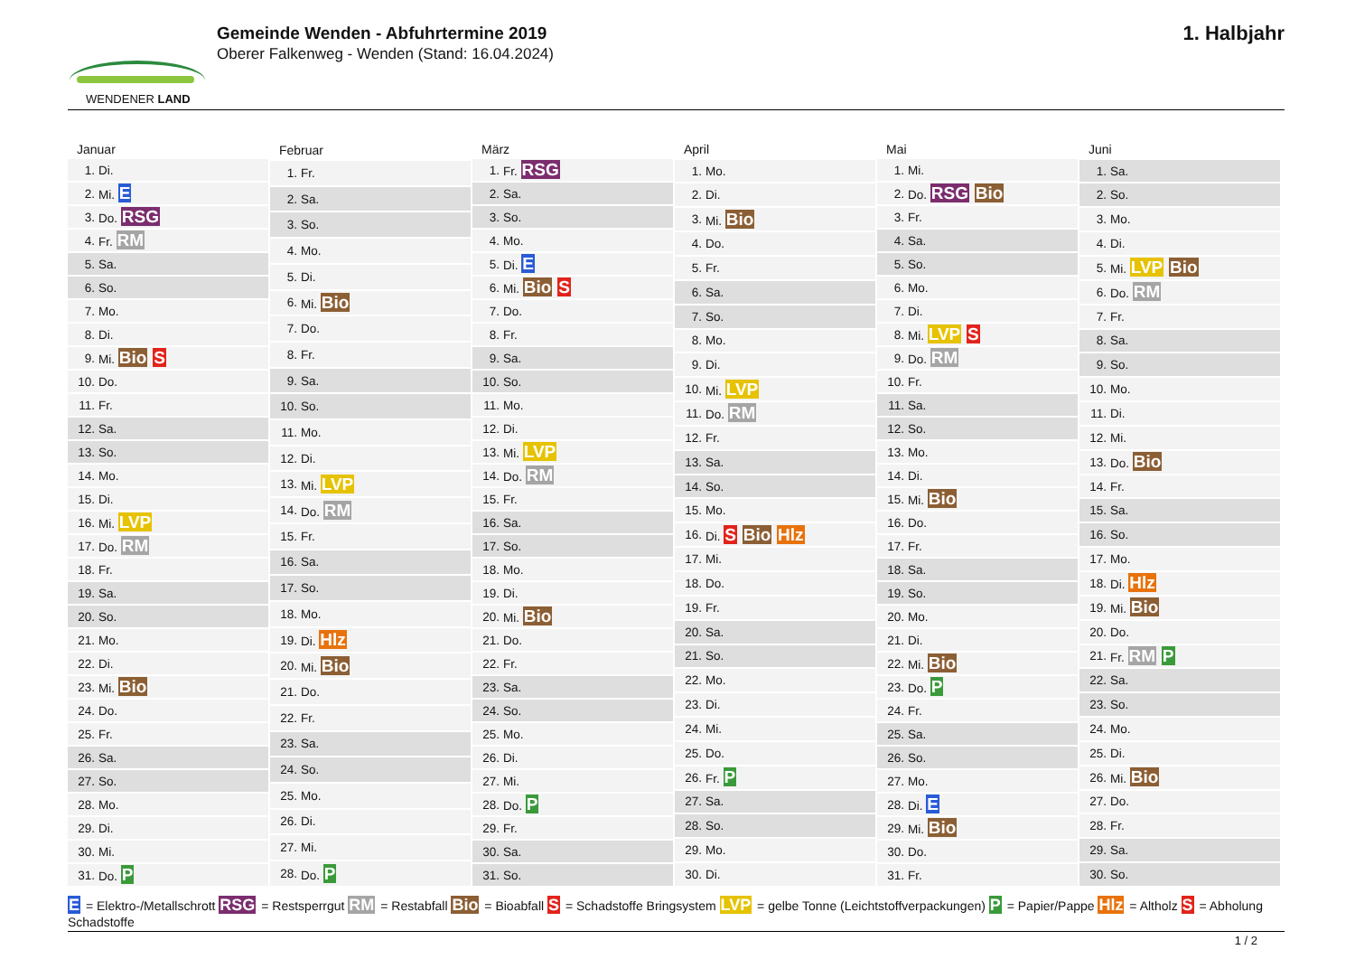WENDENER LAND
Gemeinde Wenden - Abfuhrtermine 2019
Oberer Falkenweg - Wenden (Stand: 16.04.2024)
1. Halbjahr
| Januar | |
| --- | --- |
| 1. | Di. |
| 2. | Mi. E |
| 3. | Do. RSG |
| 4. | Fr. RM |
| 5. | Sa. |
| 6. | So. |
| 7. | Mo. |
| 8. | Di. |
| 9. | Mi. Bio S |
| 10. | Do. |
| 11. | Fr. |
| 12. | Sa. |
| 13. | So. |
| 14. | Mo. |
| 15. | Di. |
| 16. | Mi. LVP |
| 17. | Do. RM |
| 18. | Fr. |
| 19. | Sa. |
| 20. | So. |
| 21. | Mo. |
| 22. | Di. |
| 23. | Mi. Bio |
| 24. | Do. |
| 25. | Fr. |
| 26. | Sa. |
| 27. | So. |
| 28. | Mo. |
| 29. | Di. |
| 30. | Mi. |
| 31. | Do. P |
| Februar | |
| --- | --- |
| 1. | Fr. |
| 2. | Sa. |
| 3. | So. |
| 4. | Mo. |
| 5. | Di. |
| 6. | Mi. Bio |
| 7. | Do. |
| 8. | Fr. |
| 9. | Sa. |
| 10. | So. |
| 11. | Mo. |
| 12. | Di. |
| 13. | Mi. LVP |
| 14. | Do. RM |
| 15. | Fr. |
| 16. | Sa. |
| 17. | So. |
| 18. | Mo. |
| 19. | Di. Hlz |
| 20. | Mi. Bio |
| 21. | Do. |
| 22. | Fr. |
| 23. | Sa. |
| 24. | So. |
| 25. | Mo. |
| 26. | Di. |
| 27. | Mi. |
| 28. | Do. P |
| März | |
| --- | --- |
| 1. | Fr. RSG |
| 2. | Sa. |
| 3. | So. |
| 4. | Mo. |
| 5. | Di. E |
| 6. | Mi. Bio S |
| 7. | Do. |
| 8. | Fr. |
| 9. | Sa. |
| 10. | So. |
| 11. | Mo. |
| 12. | Di. |
| 13. | Mi. LVP |
| 14. | Do. RM |
| 15. | Fr. |
| 16. | Sa. |
| 17. | So. |
| 18. | Mo. |
| 19. | Di. |
| 20. | Mi. Bio |
| 21. | Do. |
| 22. | Fr. |
| 23. | Sa. |
| 24. | So. |
| 25. | Mo. |
| 26. | Di. |
| 27. | Mi. |
| 28. | Do. P |
| 29. | Fr. |
| 30. | Sa. |
| 31. | So. |
| April | |
| --- | --- |
| 1. | Mo. |
| 2. | Di. |
| 3. | Mi. Bio |
| 4. | Do. |
| 5. | Fr. |
| 6. | Sa. |
| 7. | So. |
| 8. | Mo. |
| 9. | Di. |
| 10. | Mi. LVP |
| 11. | Do. RM |
| 12. | Fr. |
| 13. | Sa. |
| 14. | So. |
| 15. | Mo. |
| 16. | Di. S Bio Hlz |
| 17. | Mi. |
| 18. | Do. |
| 19. | Fr. |
| 20. | Sa. |
| 21. | So. |
| 22. | Mo. |
| 23. | Di. |
| 24. | Mi. |
| 25. | Do. |
| 26. | Fr. P |
| 27. | Sa. |
| 28. | So. |
| 29. | Mo. |
| 30. | Di. |
| Mai | |
| --- | --- |
| 1. | Mi. |
| 2. | Do. RSG Bio |
| 3. | Fr. |
| 4. | Sa. |
| 5. | So. |
| 6. | Mo. |
| 7. | Di. |
| 8. | Mi. LVP S |
| 9. | Do. RM |
| 10. | Fr. |
| 11. | Sa. |
| 12. | So. |
| 13. | Mo. |
| 14. | Di. |
| 15. | Mi. Bio |
| 16. | Do. |
| 17. | Fr. |
| 18. | Sa. |
| 19. | So. |
| 20. | Mo. |
| 21. | Di. |
| 22. | Mi. Bio |
| 23. | Do. P |
| 24. | Fr. |
| 25. | Sa. |
| 26. | So. |
| 27. | Mo. |
| 28. | Di. E |
| 29. | Mi. Bio |
| 30. | Do. |
| 31. | Fr. |
| Juni | |
| --- | --- |
| 1. | Sa. |
| 2. | So. |
| 3. | Mo. |
| 4. | Di. |
| 5. | Mi. LVP Bio |
| 6. | Do. RM |
| 7. | Fr. |
| 8. | Sa. |
| 9. | So. |
| 10. | Mo. |
| 11. | Di. |
| 12. | Mi. |
| 13. | Do. Bio |
| 14. | Fr. |
| 15. | Sa. |
| 16. | So. |
| 17. | Mo. |
| 18. | Di. Hlz |
| 19. | Mi. Bio |
| 20. | Do. |
| 21. | Fr. RM P |
| 22. | Sa. |
| 23. | So. |
| 24. | Mo. |
| 25. | Di. |
| 26. | Mi. Bio |
| 27. | Do. |
| 28. | Fr. |
| 29. | Sa. |
| 30. | So. |
E = Elektro-/Metallschrott RSG = Restsperrgut RM = Restabfall Bio = Bioabfall S = Schadstoffe Bringsystem LVP = gelbe Tonne (Leichtstoffverpackungen) P = Papier/Pappe Hlz = Altholz S = Abholung Schadstoffe
1 / 2